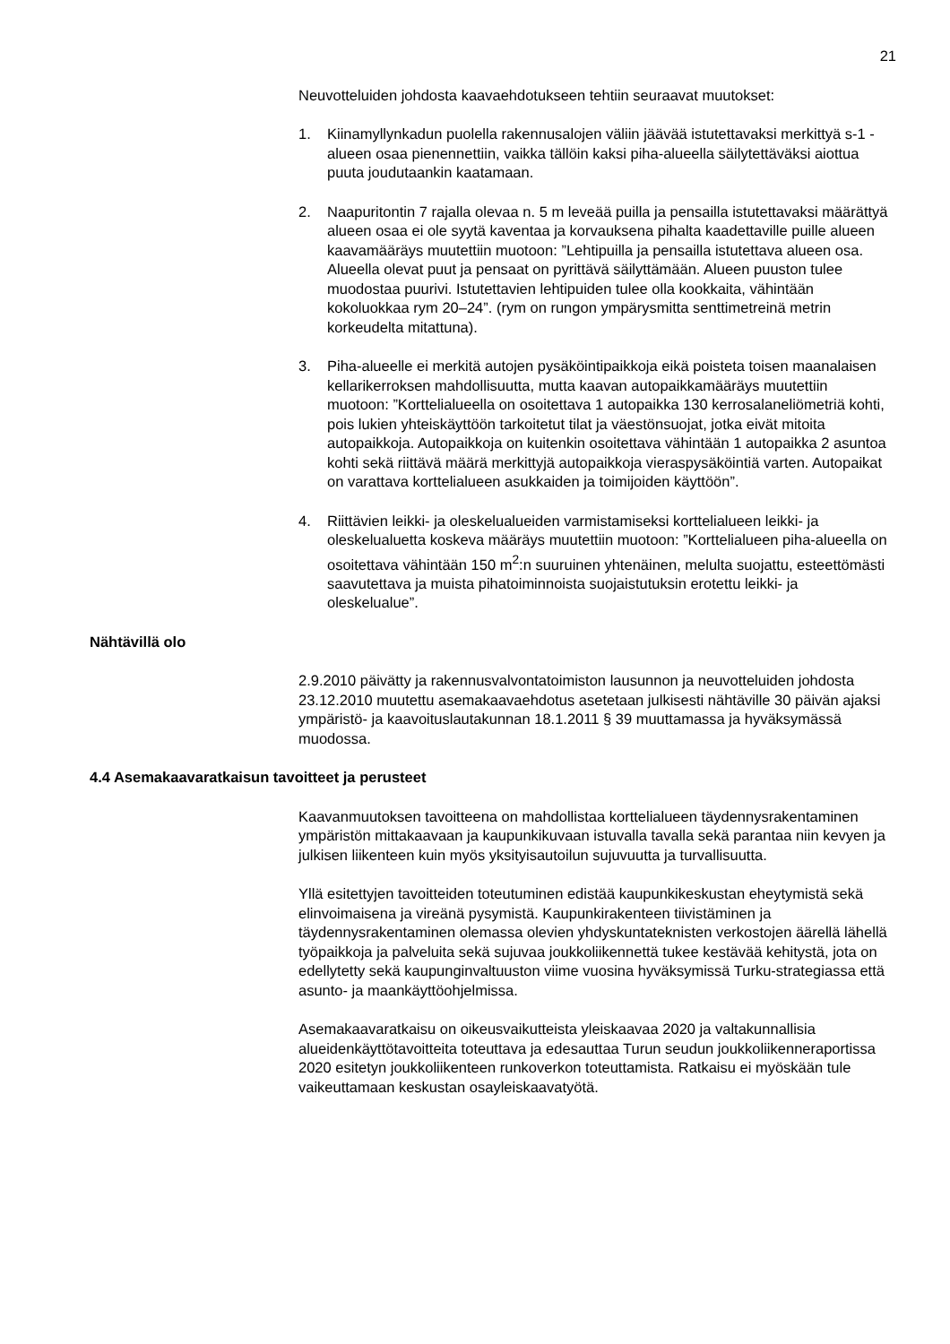21
Neuvotteluiden johdosta kaavaehdotukseen tehtiin seuraavat muutokset:
1. Kiinamyllynkadun puolella rakennusalojen väliin jäävää istutettavaksi merkittyä s-1 -alueen osaa pienennettiin, vaikka tällöin kaksi piha-alueella säilytettäväksi aiottua puuta joudutaankin kaatamaan.
2. Naapuritontin 7 rajalla olevaa n. 5 m leveää puilla ja pensailla istutettavaksi määrättyä alueen osaa ei ole syytä kaventaa ja korvauksena pihalta kaadettaville puille alueen kaavamääräys muutettiin muotoon: ”Lehtipuilla ja pensailla istutettava alueen osa. Alueella olevat puut ja pensaat on pyrittävä säilyttämään. Alueen puuston tulee muodostaa puurivi. Istutettavien lehtipuiden tulee olla kookkaita, vähintään kokoluokkaa rym 20–24”. (rym on rungon ympärysmitta senttimetreinä metrin korkeudelta mitattuna).
3. Piha-alueelle ei merkitä autojen pysäköintipaikkoja eikä poisteta toisen maanalaisen kellarikerroksen mahdollisuutta, mutta kaavan autopaikkamääräys muutettiin muotoon: ”Korttelialueella on osoitettava 1 autopaikka 130 kerrosalaneliömetriä kohti, pois lukien yhteiskäyttöön tarkoitetut tilat ja väestönsuojat, jotka eivät mitoita autopaikkoja. Autopaikkoja on kuitenkin osoitettava vähintään 1 autopaikka 2 asuntoa kohti sekä riittävä määrä merkittyjä autopaikkoja vieraspysäköintiä varten. Autopaikat on varattava korttelialueen asukkaiden ja toimijoiden käyttöön”.
4. Riittävien leikki- ja oleskelualueiden varmistamiseksi korttelialueen leikki- ja oleskelualuetta koskeva määräys muutettiin muotoon: ”Korttelialueen piha-alueella on osoitettava vähintään 150 m<sup>2</sup>:n suuruinen yhtenäinen, melulta suojattu, esteettömästi saavutettava ja muista pihatoiminnoista suojaistutuksin erotettu leikki- ja oleskelualue”.
Nähtävillä olo
2.9.2010 päivätty ja rakennusvalvontatoimiston lausunnon ja neuvotteluiden johdosta 23.12.2010 muutettu asemakaavaehdotus asetetaan julkisesti nähtäville 30 päivän ajaksi ympäristö- ja kaavoituslautakunnan 18.1.2011 § 39 muuttamassa ja hyväksymässä muodossa.
4.4 Asemakaavaratkaisun tavoitteet ja perusteet
Kaavanmuutoksen tavoitteena on mahdollistaa korttelialueen täydennysrakentaminen ympäristön mittakaavaan ja kaupunkikuvaan istuvalla tavalla sekä parantaa niin kevyen ja julkisen liikenteen kuin myös yksityisautoilun sujuvuutta ja turvallisuutta.
Yllä esitettyjen tavoitteiden toteutuminen edistää kaupunkikeskustan eheytymistä sekä elinvoimaisena ja vireänä pysymistä. Kaupunkirakenteen tiivistäminen ja täydennysrakentaminen olemassa olevien yhdyskuntateknisten verkostojen äärellä lähellä työpaikkoja ja palveluita sekä sujuvaa joukkoliikennettä tukee kestävää kehitystä, jota on edellytetty sekä kaupunginvaltuuston viime vuosina hyväksymissä Turku-strategiassa että asunto- ja maankäyttöohjelmissa.
Asemakaavaratkaisu on oikeusvaikutteista yleiskaavaa 2020 ja valtakunnallisia alueidenkäyttötavoitteita toteuttava ja edesauttaa Turun seudun joukkoliikenneraportissa 2020 esitetyn joukkoliikenteen runkoverkon toteuttamista. Ratkaisu ei myöskään tule vaikeuttamaan keskustan osayleiskaavatyötä.